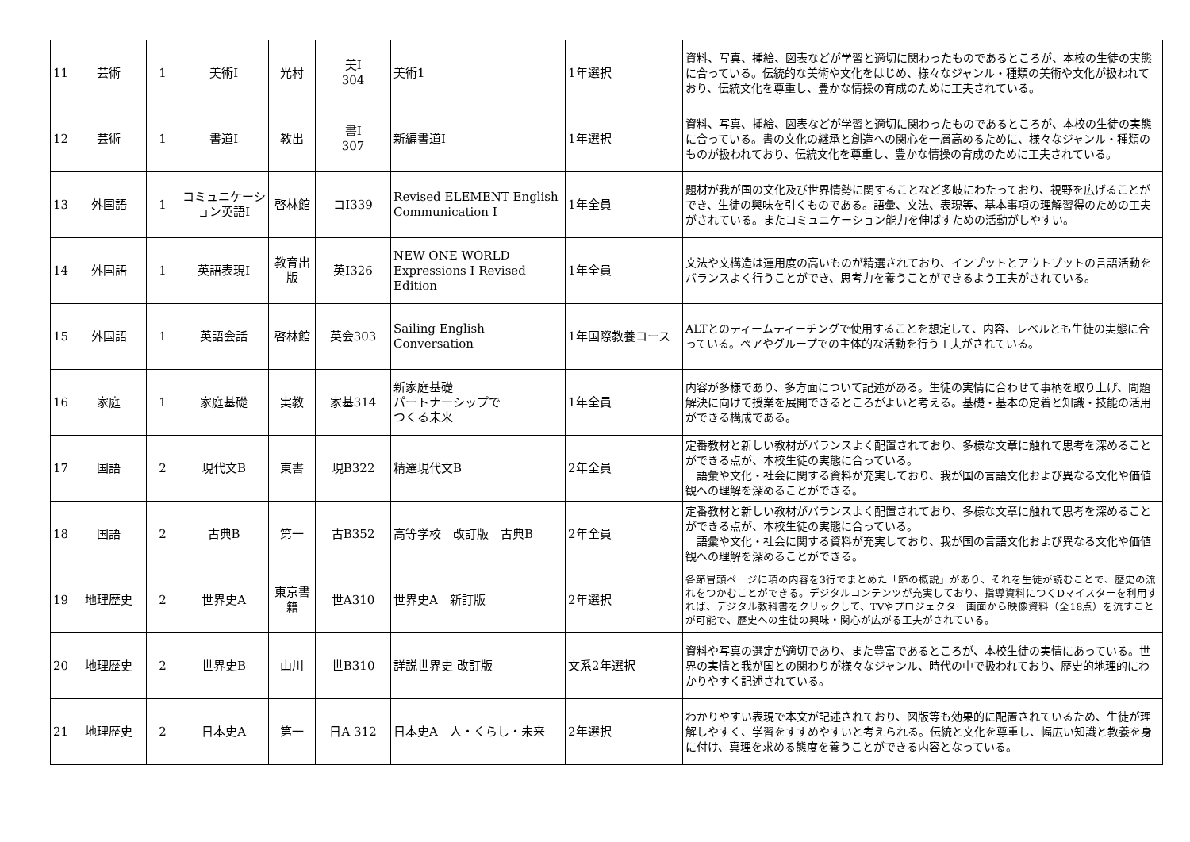| 11 | 芸術 | 1 | 美術Ⅰ | 光村 | 美Ⅰ 304 | 美術1 | 1年選択 | 資料、写真、挿絵、図表などが学習と適切に関わったものであるところが、本校の生徒の実態に合っている。伝統的な美術や文化をはじめ、様々なジャンル・種類の美術や文化が扱われており、伝統文化を尊重し、豊かな情操の育成のために工夫されている。 |
| 12 | 芸術 | 1 | 書道Ⅰ | 教出 | 書Ⅰ 307 | 新編書道Ⅰ | 1年選択 | 資料、写真、挿絵、図表などが学習と適切に関わったものであるところが、本校の生徒の実態に合っている。書の文化の継承と創造への関心を一層高めるために、様々なジャンル・種類のものが扱われており、伝統文化を尊重し、豊かな情操の育成のために工夫されている。 |
| 13 | 外国語 | 1 | コミュニケーション英語Ⅰ | 啓林館 | コⅠ339 | Revised ELEMENT English Communication Ⅰ | 1年全員 | 題材が我が国の文化及び世界情勢に関することなど多岐にわたっており、視野を広げることができ、生徒の興味を引くものである。語彙、文法、表現等、基本事項の理解習得のための工夫がされている。またコミュニケーション能力を伸ばすための活動がしやすい。 |
| 14 | 外国語 | 1 | 英語表現Ⅰ | 教育出版 | 英Ⅰ326 | NEW ONE WORLD Expressions I Revised Edition | 1年全員 | 文法や文構造は運用度の高いものが精選されており、インプットとアウトプットの言語活動をバランスよく行うことができ、思考力を養うことができるよう工夫がされている。 |
| 15 | 外国語 | 1 | 英語会話 | 啓林館 | 英会303 | Sailing English Conversation | 1年国際教養コース | ALTとのティームティーチングで使用することを想定して、内容、レベルとも生徒の実態に合っている。ペアやグループでの主体的な活動を行う工夫がされている。 |
| 16 | 家庭 | 1 | 家庭基礎 | 実教 | 家基314 | 新家庭基礎 パートナーシップで つくる未来 | 1年全員 | 内容が多様であり、多方面について記述がある。生徒の実情に合わせて事柄を取り上げ、問題解決に向けて授業を展開できるところがよいと考える。基礎・基本の定着と知識・技能の活用ができる構成である。 |
| 17 | 国語 | 2 | 現代文B | 東書 | 現B322 | 精選現代文B | 2年全員 | 定番教材と新しい教材がバランスよく配置されており、多様な文章に触れて思考を深めることができる点が、本校生徒の実態に合っている。 語彙や文化・社会に関する資料が充実しており、我が国の言語文化および異なる文化や価値観への理解を深めることができる。 |
| 18 | 国語 | 2 | 古典B | 第一 | 古B352 | 高等学校 改訂版 古典B | 2年全員 | 定番教材と新しい教材がバランスよく配置されており、多様な文章に触れて思考を深めることができる点が、本校生徒の実態に合っている。 語彙や文化・社会に関する資料が充実しており、我が国の言語文化および異なる文化や価値観への理解を深めることができる。 |
| 19 | 地理歴史 | 2 | 世界史A | 東京書籍 | 世A310 | 世界史A 新訂版 | 2年選択 | 各節冒頭ページに項の内容を3行でまとめた「節の概説」があり、それを生徒が読むことで、歴史の流れをつかむことができる。デジタルコンテンツが充実しており、指導資料につくDマイスターを利用すれば、デジタル教科書をクリックして、TVやプロジェクター画面から映像資料（全18点）を流すことが可能で、歴史への生徒の興味・関心が広がる工夫がされている。 |
| 20 | 地理歴史 | 2 | 世界史B | 山川 | 世B310 | 詳説世界史 改訂版 | 文系2年選択 | 資料や写真の選定が適切であり、また豊富であるところが、本校生徒の実情にあっている。世界の実情と我が国との関わりが様々なジャンル、時代の中で扱われており、歴史的地理的にわかりやすく記述されている。 |
| 21 | 地理歴史 | 2 | 日本史A | 第一 | 日A 312 | 日本史A 人・くらし・未来 | 2年選択 | わかりやすい表現で本文が記述されており、図版等も効果的に配置されているため、生徒が理解しやすく、学習をすすめやすいと考えられる。伝統と文化を尊重し、幅広い知識と教養を身に付け、真理を求める態度を養うことができる内容となっている。 |